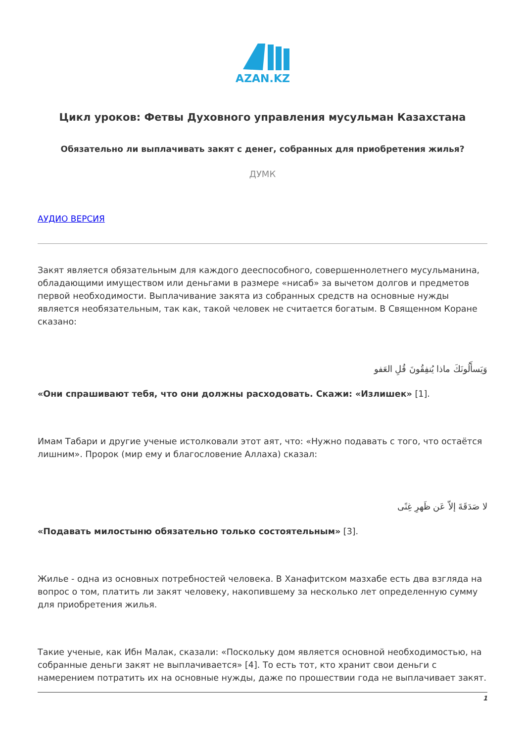AZAN.KZ
Цикл уроков: Фетвы Духовного управления мусульман Казахстана
Обязательно ли выплачивать закят с денег, собранных для приобретения жилья?
ДУМК
АУДИО ВЕРСИЯ
Закят является обязательным для каждого дееспособного, совершеннолетнего мусульманина, обладающими имуществом или деньгами в размере «нисаб» за вычетом долгов и предметов первой необходимости. Выплачивание закята из собранных средств на основные нужды является необязательным, так как, такой человек не считается богатым. В Священном Коране сказано:
وَيَسأَلُونَكَ ماذا يُنفِقُونَ قُلِ العَفو
«Они спрашивают тебя, что они должны расходовать. Скажи: «Излишек» [1].
Имам Табари и другие ученые истолковали этот аят, что: «Нужно подавать с того, что остаётся лишним». Пророк (мир ему и благословение Аллаха) сказал:
لا صَدَقَةَ إلاّ عَن ظَهرِ غِنًى
«Подавать милостыню обязательно только состоятельным» [3].
Жилье - одна из основных потребностей человека. В Ханафитском мазхабе есть два взгляда на вопрос о том, платить ли закят человеку, накопившему за несколько лет определенную сумму для приобретения жилья.
Такие ученые, как Ибн Малак, сказали: «Поскольку дом является основной необходимостью, на собранные деньги закят не выплачивается» [4]. То есть тот, кто хранит свои деньги с намерением потратить их на основные нужды, даже по прошествии года не выплачивает закят.
1